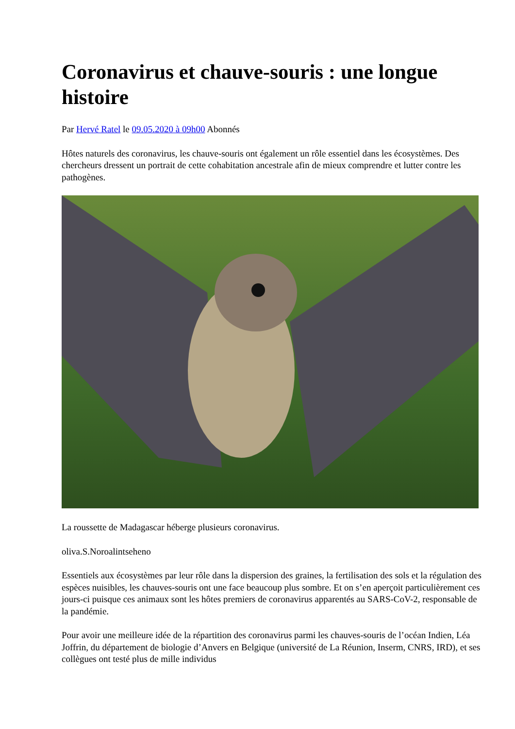Coronavirus et chauve-souris : une longue histoire
Par Hervé Ratel le 09.05.2020 à 09h00 Abonnés
Hôtes naturels des coronavirus, les chauve-souris ont également un rôle essentiel dans les écosystèmes. Des chercheurs dressent un portrait de cette cohabitation ancestrale afin de mieux comprendre et lutter contre les pathogènes.
La roussette de Madagascar héberge plusieurs coronavirus.
oliva.S.Noroalintseheno
Essentiels aux écosystèmes par leur rôle dans la dispersion des graines, la fertilisation des sols et la régulation des espèces nuisibles, les chauves-souris ont une face beaucoup plus sombre. Et on s’en aperçoit particulièrement ces jours-ci puisque ces animaux sont les hôtes premiers de coronavirus apparentés au SARS-CoV-2, responsable de la pandémie.
Pour avoir une meilleure idée de la répartition des coronavirus parmi les chauves-souris de l’océan Indien, Léa Joffrin, du département de biologie d’Anvers en Belgique (université de La Réunion, Inserm, CNRS, IRD), et ses collègues ont testé plus de mille individus